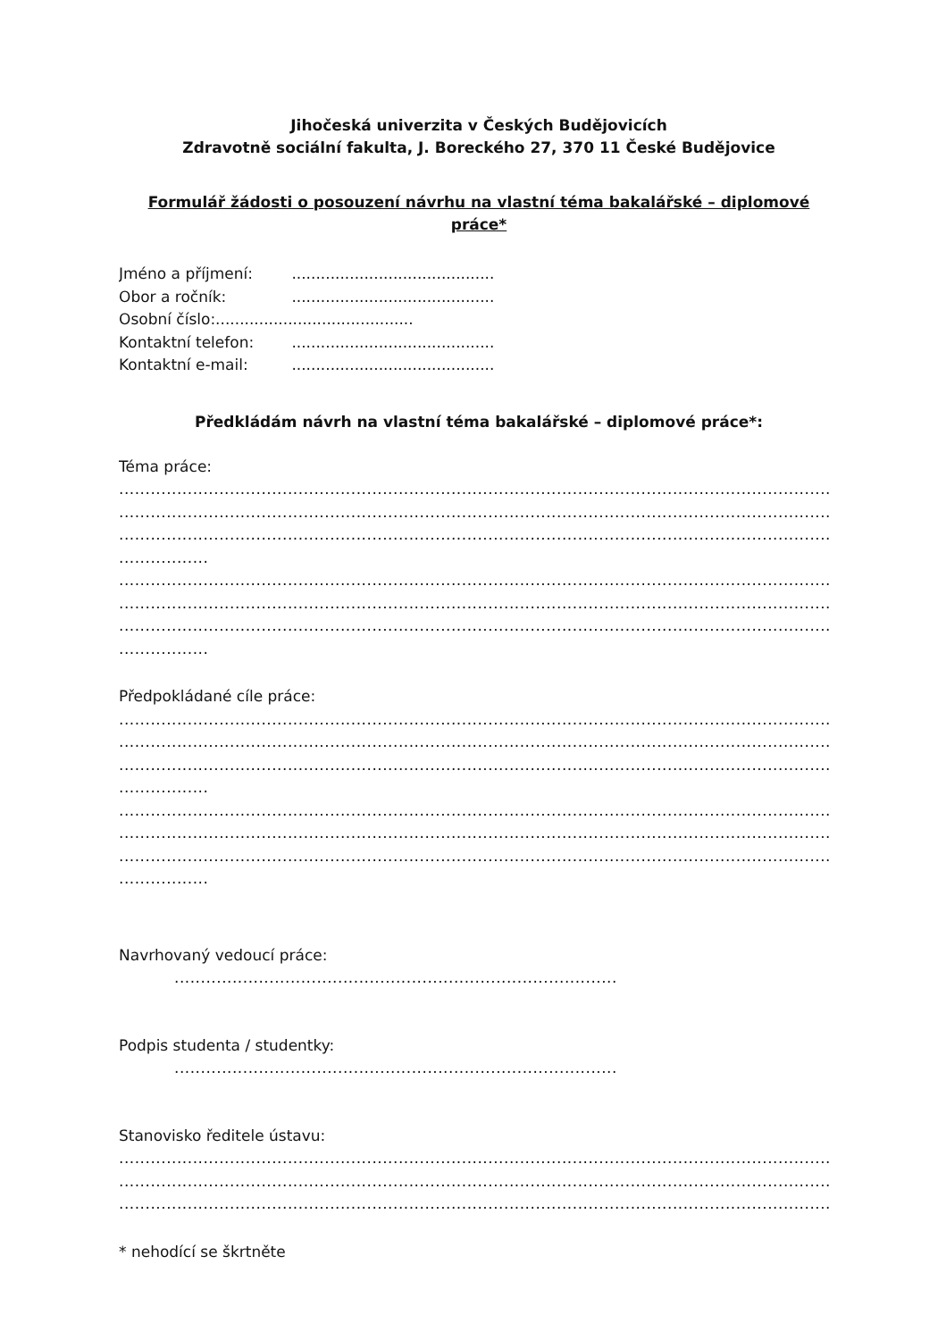Jihočeská univerzita v Českých Budějovicích
Zdravotně sociální fakulta, J. Boreckého 27, 370 11 České Budějovice
Formulář žádosti o posouzení návrhu na vlastní téma bakalářské – diplomové práce*
Jméno a příjmení: ..........................................
Obor a ročník: ..........................................
Osobní číslo:.........................................
Kontaktní telefon: ..........................................
Kontaktní e-mail: ..........................................
Předkládám návrh na vlastní téma bakalářské – diplomové práce*:
Téma práce:
.......................................................................................................................................
.......................................................................................................................................
.......................................................................................................................................
.................
.......................................................................................................................................
.......................................................................................................................................
.......................................................................................................................................
.................
Předpokládané cíle práce:
.......................................................................................................................................
.......................................................................................................................................
.......................................................................................................................................
.................
.......................................................................................................................................
.......................................................................................................................................
.......................................................................................................................................
.................
Navrhovaný vedoucí práce:
....................................................................................
Podpis studenta / studentky:
....................................................................................
Stanovisko ředitele ústavu:
.......................................................................................................................................
.......................................................................................................................................
.......................................................................................................................................
* nehodící se škrtněte